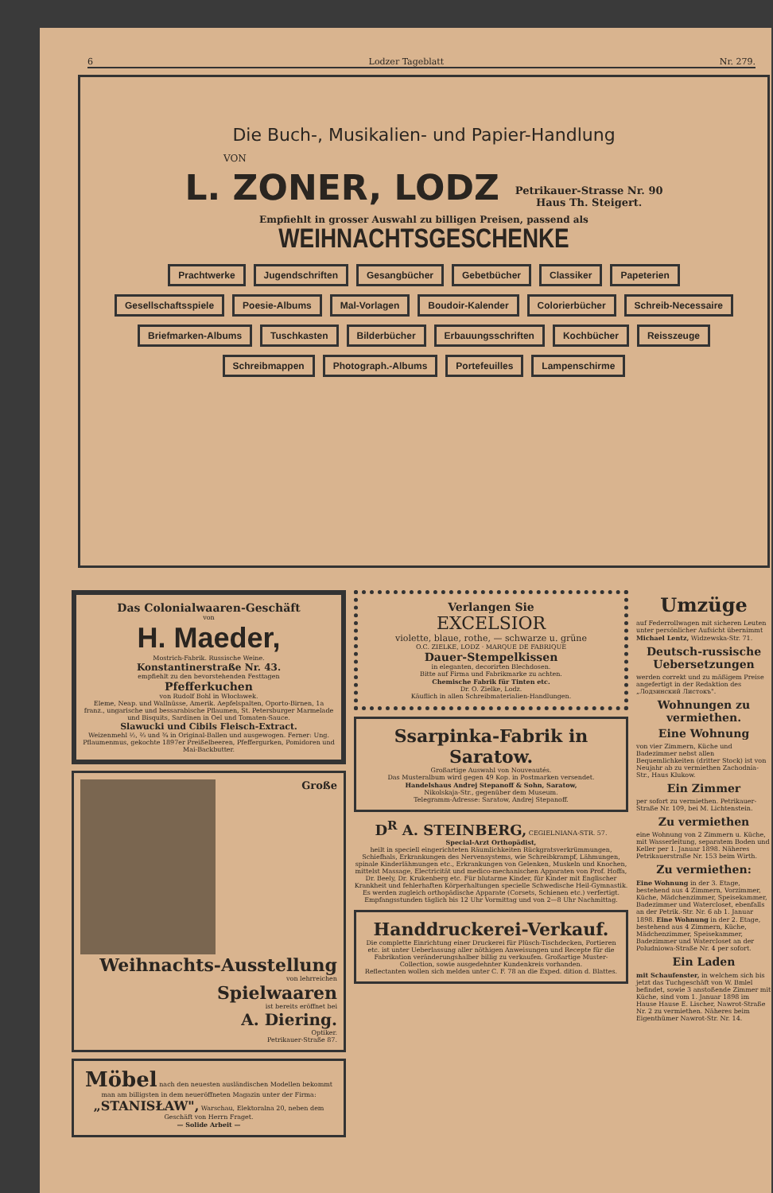6 Lodzer Tageblatt Nr. 279.
Die Buch-, Musikalien- und Papier-Handlung
VON
L. ZONER, LODZ
Petrikauer-Strasse Nr. 90
Haus Th. Steigert.
Empfiehlt in grosser Auswahl zu billigen Preisen, passend als WEIHNACHTSGESCHENKE
Prachtwerke Jugendschriften Gesangbücher Gebetbücher Classiker Papeterien Gesellschaftsspiele Poesie-Albums Mal-Vorlagen Boudoir-Kalender Colorierbücher Schreib-Necessaire Briefmarken-Albums Tuschkasten Bilderbücher Erbauungsschriften Kochbücher Reisszeuge Schreibmappen Photograph.-Albums Portefeuilles Lampenschirme
Das Colonialwaaren-Geschäft
von
H. Maeder,
Mostrich-Fabrik. Russische Weine.
Konstantinerstraße Nr. 43.
empfiehlt zu den bevorstehenden Festtagen
Pfefferkuchen
von Rudolf Bohl in Włocławek.
Eleme, Neap. und Wallnüsse, Amerik. Aepfelspalten, Oporto-Birnen, 1a franz., ungarische und bessarabische Pflaumen, St. Petersburger Marmelade und Bisquits, Sardinen in Oel und Tomaten-Sauce.
Slawucki und Cibils Fleisch-Extract.
Weizenmehl ½, ⅔ und ¾ in Original-Ballen und ausgewogen. Ferner: Ung. Pflaumenmus, gekochte 1897er Preißelbeeren, Pfeffergurken, Pomidoren und Mai-Backbutter.
Große
Weihnachts-Ausstellung
von lehrreichen
Spielwaaren
ist bereits eröffnet bei
A. Diering.
Optiker.
Petrikauer-Straße 87.
Möbel nach den neuesten ausländischen Modellen bekommt man am billigsten in dem neueröffneten Magazin unter der Firma: „STANISŁAW", Warschau, Elektoralna 20, neben dem Geschäft von Herrn Fraget.
— Solide Arbeit —
Verlangen Sie
EXCELSIOR
violette, blaue, rothe, — schwarze u. grüne
O.C. ZIELKE, LODZ · MARQUE DE FABRIQUE
Dauer-Stempelkissen
in eleganten, decorirten Blechdosen.
Bitte auf Firma und Fabrikmarke zu achten.
Chemische Fabrik für Tinten etc.
Dr. O. Zielke, Lodz.
Käuflich in allen Schreibmaterialien-Handlungen.
Ssarpinka-Fabrik in Saratow.
Großartige Auswahl von Nouveautés.
Das Musteralbum wird gegen 49 Kop. in Postmarken versendet.
Handelshaus Andrej Stepanoff & Sohn, Saratow,
Nikolskaja-Str., gegenüber dem Museum.
Telegramm-Adresse: Saratow, Andrej Stepanoff.
D<sup>R</sup> A. STEINBERG, CEGIELNIANA-STR. 57.
Special-Arzt Orthopädist,
heilt in speciell eingerichteten Räumlichkeiten Rückgratsverkrümmungen, Schiefhals, Erkrankungen des Nervensystems, wie Schreibkrampf, Lähmungen, spinale Kinderlähmungen etc., Erkrankungen von Gelenken, Muskeln und Knochen, mittelst Massage, Electricität und medico-mechanischen Apparaten von Prof. Hoffa, Dr. Beely, Dr. Krukenberg etc. Für blutarme Kinder, für Kinder mit Englischer Krankheit und fehlerhaften Körperhaltungen specielle Schwedische Heil-Gymnastik. Es werden zugleich orthopädische Apparate (Corsets, Schienen etc.) verfertigt. Empfangsstunden täglich bis 12 Uhr Vormittag und von 2—8 Uhr Nachmittag.
Handdruckerei-Verkauf.
Die complette Einrichtung einer Druckerei für Plüsch-Tischdecken, Portieren etc. ist unter Ueberlassung aller nöthigen Anweisungen und Recepte für die Fabrikation veränderungshalber billig zu verkaufen. Großartige Muster-Collection, sowie ausgedehnter Kundenkreis vorhanden.
Reflectanten wollen sich melden unter C. F. 78 an die Exped. dition d. Blattes.
Umzüge
auf Federrollwagen mit sicheren Leuten unter persönlicher Aufsicht übernimmt Michael Lentz, Widzewska-Str. 71.
Deutsch-russische Uebersetzungen
werden correkt und zu mäßigem Preise angefertigt in der Redaktion des „Лодзинский Листокъ".
Wohnungen zu vermiethen.
Eine Wohnung
von vier Zimmern, Küche und Badezimmer nebst allen Bequemlichkeiten (dritter Stock) ist von Neujahr ab zu vermiethen Zachodnia-Str., Haus Klukow.
Ein Zimmer
per sofort zu vermiethen. Petrikauer-Straße Nr. 109, bei M. Lichtenstein.
Zu vermiethen
eine Wohnung von 2 Zimmern u. Küche, mit Wasserleitung, separatem Boden und Keller per 1. Januar 1898. Näheres Petrikauerstraße Nr. 153 beim Wirth.
Zu vermiethen:
Eine Wohnung in der 3. Etage, bestehend aus 4 Zimmern, Vorzimmer, Küche, Mädchenzimmer, Speisekammer, Badezimmer und Watercloset, ebenfalls an der Petrik.-Str. Nr. 6 ab 1. Januar 1898. Eine Wohnung in der 2. Etage, bestehend aus 4 Zimmern, Küche, Mädchenzimmer, Speisekammer, Badezimmer und Watercloset an der Poludniowa-Straße Nr. 4 per sofort.
Ein Laden
mit Schaufenster, in welchem sich bis jetzt das Tuchgeschäft von W. Bmlel befindet, sowie 3 anstoßende Zimmer mit Küche, sind vom 1. Januar 1898 im Hause Hause E. Lischer, Nawrot-Straße Nr. 2 zu vermiethen. Näheres beim Eigenthümer Nawrot-Str. Nr. 14.